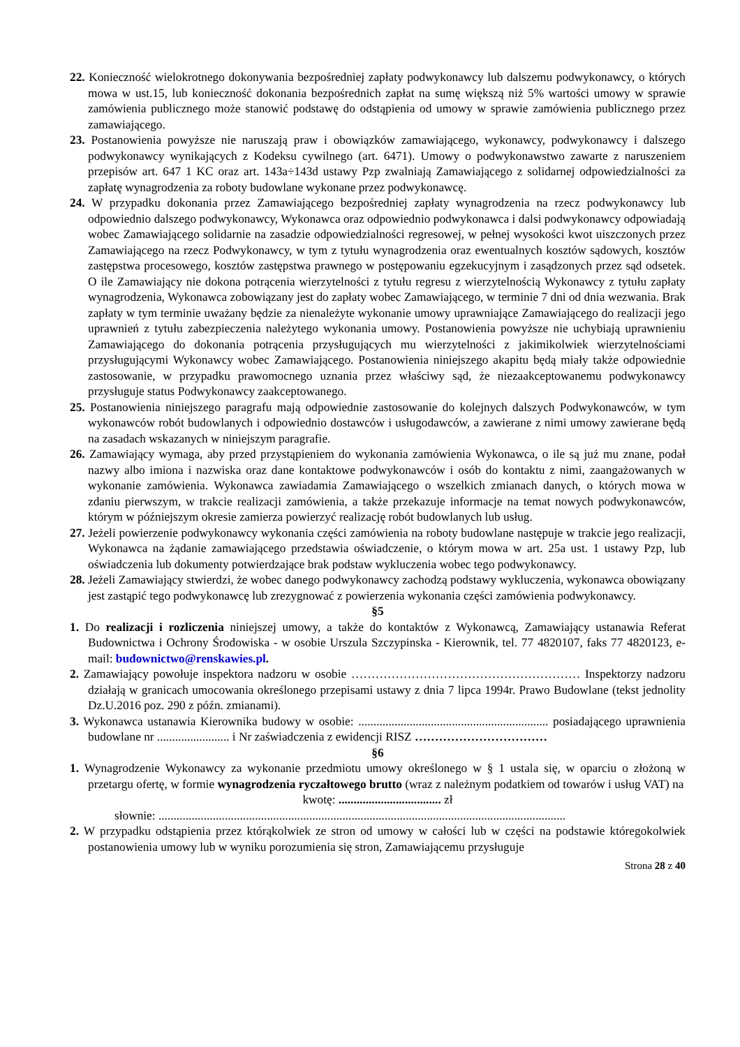22. Konieczność wielokrotnego dokonywania bezpośredniej zapłaty podwykonawcy lub dalszemu podwykonawcy, o których mowa w ust.15, lub konieczność dokonania bezpośrednich zapłat na sumę większą niż 5% wartości umowy w sprawie zamówienia publicznego może stanowić podstawę do odstąpienia od umowy w sprawie zamówienia publicznego przez zamawiającego.
23. Postanowienia powyższe nie naruszają praw i obowiązków zamawiającego, wykonawcy, podwykonawcy i dalszego podwykonawcy wynikających z Kodeksu cywilnego (art. 6471). Umowy o podwykonawstwo zawarte z naruszeniem przepisów art. 647 1 KC oraz art. 143a÷143d ustawy Pzp zwalniają Zamawiającego z solidarnej odpowiedzialności za zapłatę wynagrodzenia za roboty budowlane wykonane przez podwykonawcę.
24. W przypadku dokonania przez Zamawiającego bezpośredniej zapłaty wynagrodzenia na rzecz podwykonawcy lub odpowiednio dalszego podwykonawcy, Wykonawca oraz odpowiednio podwykonawca i dalsi podwykonawcy odpowiadają wobec Zamawiającego solidarnie na zasadzie odpowiedzialności regresowej, w pełnej wysokości kwot uiszczonych przez Zamawiającego na rzecz Podwykonawcy, w tym z tytułu wynagrodzenia oraz ewentualnych kosztów sądowych, kosztów zastępstwa procesowego, kosztów zastępstwa prawnego w postępowaniu egzekucyjnym i zasądzonych przez sąd odsetek. O ile Zamawiający nie dokona potrącenia wierzytelności z tytułu regresu z wierzytelnością Wykonawcy z tytułu zapłaty wynagrodzenia, Wykonawca zobowiązany jest do zapłaty wobec Zamawiającego, w terminie 7 dni od dnia wezwania. Brak zapłaty w tym terminie uważany będzie za nienależyte wykonanie umowy uprawniające Zamawiającego do realizacji jego uprawnień z tytułu zabezpieczenia należytego wykonania umowy. Postanowienia powyższe nie uchybiają uprawnieniu Zamawiającego do dokonania potrącenia przysługujących mu wierzytelności z jakimikolwiek wierzytelnościami przysługującymi Wykonawcy wobec Zamawiającego. Postanowienia niniejszego akapitu będą miały także odpowiednie zastosowanie, w przypadku prawomocnego uznania przez właściwy sąd, że niezaakceptowanemu podwykonawcy przysługuje status Podwykonawcy zaakceptowanego.
25. Postanowienia niniejszego paragrafu mają odpowiednie zastosowanie do kolejnych dalszych Podwykonawców, w tym wykonawców robót budowlanych i odpowiednio dostawców i usługodawców, a zawierane z nimi umowy zawierane będą na zasadach wskazanych w niniejszym paragrafie.
26. Zamawiający wymaga, aby przed przystąpieniem do wykonania zamówienia Wykonawca, o ile są już mu znane, podał nazwy albo imiona i nazwiska oraz dane kontaktowe podwykonawców i osób do kontaktu z nimi, zaangażowanych w wykonanie zamówienia. Wykonawca zawiadamia Zamawiającego o wszelkich zmianach danych, o których mowa w zdaniu pierwszym, w trakcie realizacji zamówienia, a także przekazuje informacje na temat nowych podwykonawców, którym w późniejszym okresie zamierza powierzyć realizację robót budowlanych lub usług.
27. Jeżeli powierzenie podwykonawcy wykonania części zamówienia na roboty budowlane następuje w trakcie jego realizacji, Wykonawca na żądanie zamawiającego przedstawia oświadczenie, o którym mowa w art. 25a ust. 1 ustawy Pzp, lub oświadczenia lub dokumenty potwierdzające brak podstaw wykluczenia wobec tego podwykonawcy.
28. Jeżeli Zamawiający stwierdzi, że wobec danego podwykonawcy zachodzą podstawy wykluczenia, wykonawca obowiązany jest zastąpić tego podwykonawcę lub zrezygnować z powierzenia wykonania części zamówienia podwykonawcy.
§5
1. Do realizacji i rozliczenia niniejszej umowy, a także do kontaktów z Wykonawcą, Zamawiający ustanawia Referat Budownictwa i Ochrony Środowiska - w osobie Urszula Szczypinska - Kierownik, tel. 77 4820107, faks 77 4820123, e-mail: budownictwo@renskawies.pl.
2. Zamawiający powołuje inspektora nadzoru w osobie ………………………………………………… Inspektorzy nadzoru działają w granicach umocowania określonego przepisami ustawy z dnia 7 lipca 1994r. Prawo Budowlane (tekst jednolity Dz.U.2016 poz. 290 z późn. zmianami).
3. Wykonawca ustanawia Kierownika budowy w osobie: ............................................................... posiadającego uprawnienia budowlane nr ........................ i Nr zaświadczenia z ewidencji RISZ ……………………………
§6
1. Wynagrodzenie Wykonawcy za wykonanie przedmiotu umowy określonego w § 1 ustala się, w oparciu o złożoną w przetargu ofertę, w formie wynagrodzenia ryczałtowego brutto (wraz z należnym podatkiem od towarów i usług VAT) na
kwotę: .................................. zł
słownie: .......................................................................................................................................
2. W przypadku odstąpienia przez którąkolwiek ze stron od umowy w całości lub w części na podstawie któregokolwiek postanowienia umowy lub w wyniku porozumienia się stron, Zamawiającemu przysługuje
Strona 28 z 40